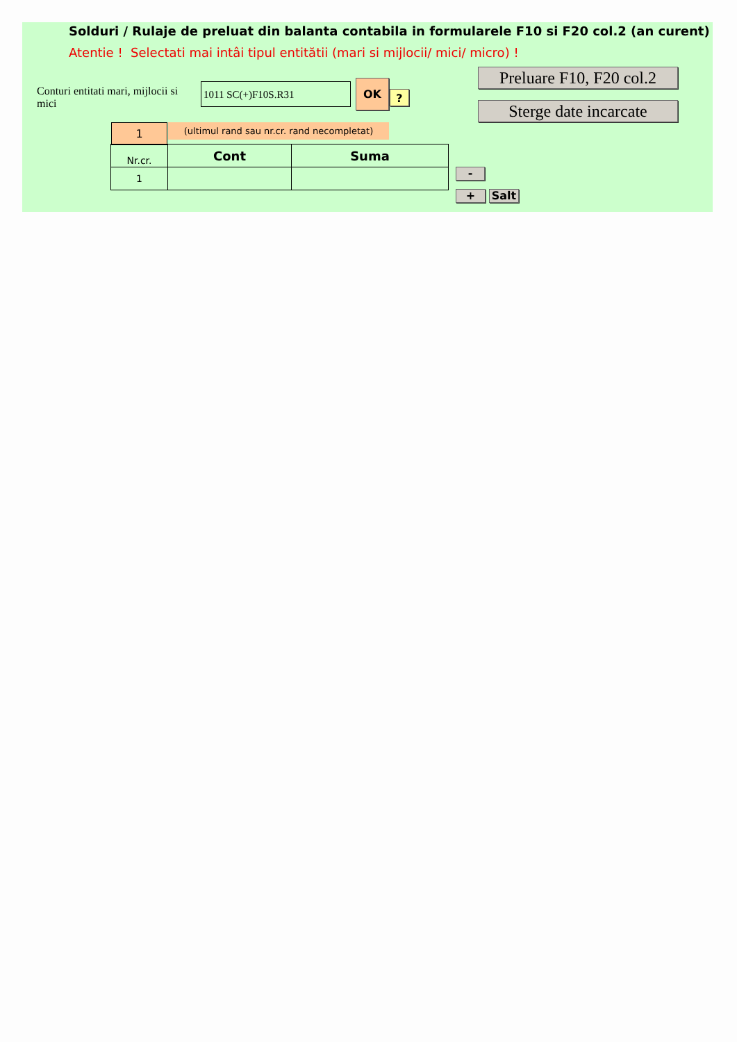Solduri / Rulaje de preluat din balanta contabila in formularele F10 si F20 col.2 (an curent)
Atentie ! Selectati mai intâi tipul entitătii (mari si mijlocii/ mici/ micro) !
Conturi entitati mari, mijlocii si mici
1011 SC(+)F10S.R31 OK
?
Preluare F10, F20 col.2
Sterge date incarcate
1
(ultimul rand sau nr.cr. rand necompletat)
| Nr.cr. | Cont | Suma |
| --- | --- | --- |
| 1 | | |
-
+ Salt